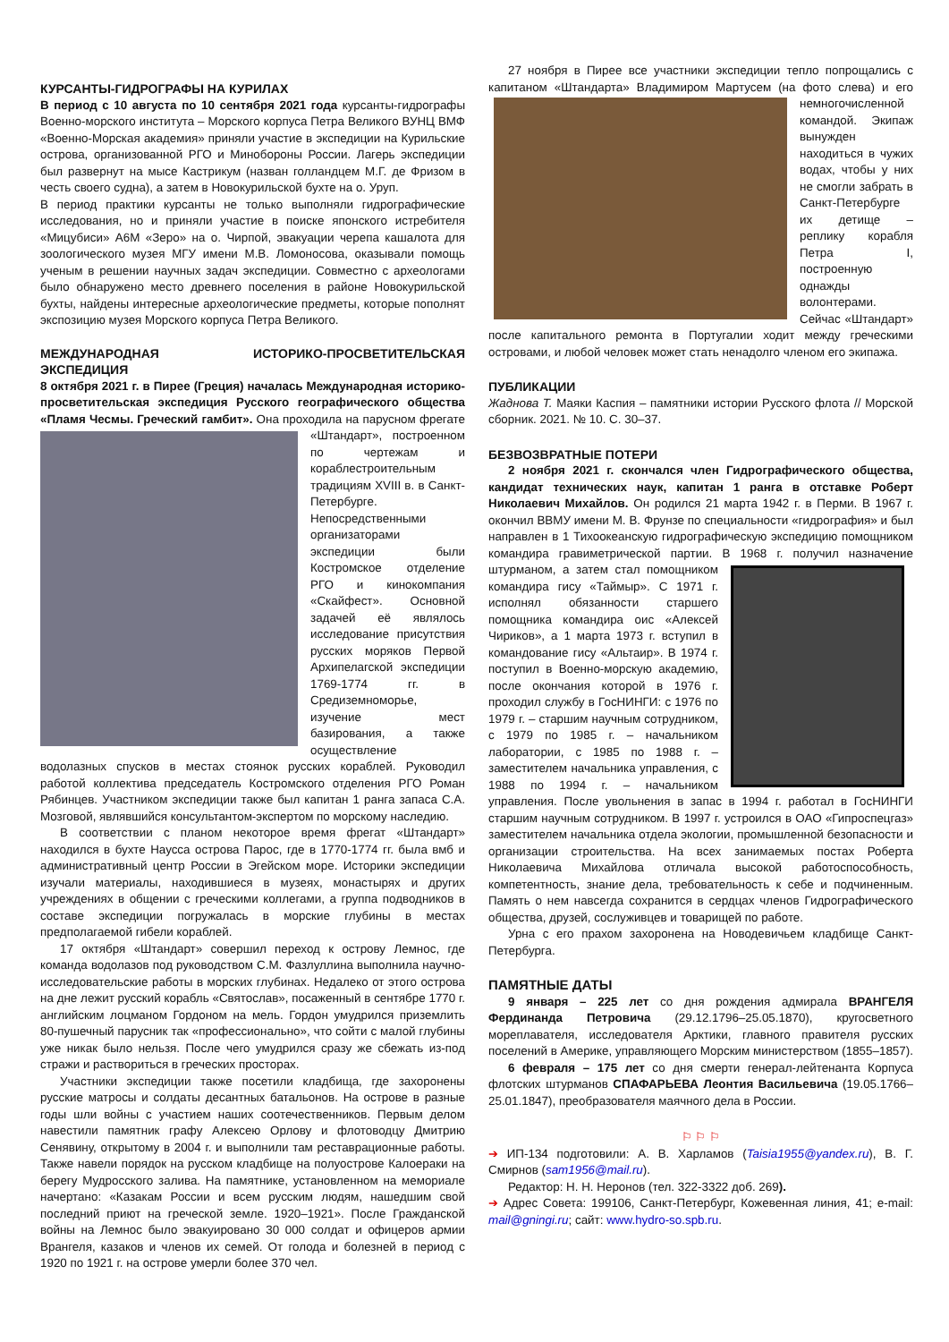КУРСАНТЫ-ГИДРОГРАФЫ НА КУРИЛАХ
В период с 10 августа по 10 сентября 2021 года курсанты-гидрографы Военно-морского института – Морского корпуса Петра Великого ВУНЦ ВМФ «Военно-Морская академия» приняли участие в экспедиции на Курильские острова, организованной РГО и Минобороны России. Лагерь экспедиции был развернут на мысе Кастрикум (назван голландцем М.Г. де Фризом в честь своего судна), а затем в Новокурильской бухте на о. Уруп.
В период практики курсанты не только выполняли гидрографические исследования, но и приняли участие в поиске японского истребителя «Мицубиси» A6M «Зеро» на о. Чирпой, эвакуации черепа кашалота для зоологического музея МГУ имени М.В. Ломоносова, оказывали помощь ученым в решении научных задач экспедиции. Совместно с археологами было обнаружено место древнего поселения в районе Новокурильской бухты, найдены интересные археологические предметы, которые пополнят экспозицию музея Морского корпуса Петра Великого.
МЕЖДУНАРОДНАЯ ИСТОРИКО-ПРОСВЕТИТЕЛЬСКАЯ ЭКСПЕДИЦИЯ
8 октября 2021 г. в Пирее (Греция) началась Международная историко-просветительская экспедиция Русского географического общества «Пламя Чесмы. Греческий гамбит». Она проходила на парусном фрегате «Штандарт», построенном по чертежам и кораблестроительным традициям XVIII в. в Санкт-Петербурге. Непосредственными организаторами экспедиции были Костромское отделение РГО и кинокомпания «Скайфест». Основной задачей её являлось исследование присутствия русских моряков Первой Архипелагской экспедиции 1769-1774 гг. в Средиземноморье, изучение мест базирования, а также осуществление водолазных спусков в местах стоянок русских кораблей. Руководил работой коллектива председатель Костромского отделения РГО Роман Рябинцев. Участником экспедиции также был капитан 1 ранга запаса С.А. Мозговой, являвшийся консультантом-экспертом по морскому наследию.
В соответствии с планом некоторое время фрегат «Штандарт» находился в бухте Наусса острова Парос, где в 1770-1774 гг. была вмб и административный центр России в Эгейском море. Историки экспедиции изучали материалы, находившиеся в музеях, монастырях и других учреждениях в общении с греческими коллегами, а группа подводников в составе экспедиции погружалась в морские глубины в местах предполагаемой гибели кораблей.
17 октября «Штандарт» совершил переход к острову Лемнос, где команда водолазов под руководством С.М. Фазлуллина выполнила научно-исследовательские работы в морских глубинах. Недалеко от этого острова на дне лежит русский корабль «Святослав», посаженный в сентябре 1770 г. английским лоцманом Гордоном на мель. Гордон умудрился приземлить 80-пушечный парусник так «профессионально», что сойти с малой глубины уже никак было нельзя. После чего умудрился сразу же сбежать из-под стражи и раствориться в греческих просторах.
Участники экспедиции также посетили кладбища, где захоронены русские матросы и солдаты десантных батальонов. На острове в разные годы шли войны с участием наших соотечественников. Первым делом навестили памятник графу Алексею Орлову и флотоводцу Дмитрию Сенявину, открытому в 2004 г. и выполнили там реставрационные работы. Также навели порядок на русском кладбище на полуострове Калоераки на берегу Мудросского залива. На памятнике, установленном на мемориале начертано: «Казакам России и всем русским людям, нашедшим свой последний приют на греческой земле. 1920–1921». После Гражданской войны на Лемнос было эвакуировано 30 000 солдат и офицеров армии Врангеля, казаков и членов их семей. От голода и болезней в период с 1920 по 1921 г. на острове умерли более 370 чел.
27 ноября в Пирее все участники экспедиции тепло попрощались с капитаном «Штандарта» Владимиром Мартусем (на фото слева) и его немногочисленной командой. Экипаж вынужден находиться в чужих водах, чтобы у них не смогли забрать в Санкт-Петербурге их детище – реплику корабля Петра I, построенную однажды волонтерами. Сейчас «Штандарт» после капитального ремонта в Португалии ходит между греческими островами, и любой человек может стать ненадолго членом его экипажа.
ПУБЛИКАЦИИ
Жаднова Т. Маяки Каспия – памятники истории Русского флота // Морской сборник. 2021. № 10. С. 30–37.
БЕЗВОЗВРАТНЫЕ ПОТЕРИ
2 ноября 2021 г. скончался член Гидрографического общества, кандидат технических наук, капитан 1 ранга в отставке Роберт Николаевич Михайлов. Он родился 21 марта 1942 г. в Перми. В 1967 г. окончил ВВМУ имени М. В. Фрунзе по специальности «гидрография» и был направлен в 1 Тихоокеанскую гидрографическую экспедицию помощником командира гравиметрической партии. В 1968 г. получил назначение штурманом, а затем стал помощником командира гису «Таймыр». С 1971 г. исполнял обязанности старшего помощника командира оис «Алексей Чириков», а 1 марта 1973 г. вступил в командование гису «Альтаир». В 1974 г. поступил в Военно-морскую академию, после окончания которой в 1976 г. проходил службу в ГосНИНГИ: с 1976 по 1979 г. – старшим научным сотрудником, с 1979 по 1985 г. – начальником лаборатории, с 1985 по 1988 г. – заместителем начальника управления, с 1988 по 1994 г. – начальником управления. После увольнения в запас в 1994 г. работал в ГосНИНГИ старшим научным сотрудником. В 1997 г. устроился в ОАО «Гипроспецгаз» заместителем начальника отдела экологии, промышленной безопасности и организации строительства. На всех занимаемых постах Роберта Николаевича Михайлова отличала высокой работоспособность, компетентность, знание дела, требовательность к себе и подчиненным. Память о нем навсегда сохранится в сердцах членов Гидрографического общества, друзей, сослуживцев и товарищей по работе.
Урна с его прахом захоронена на Новодевичьем кладбище Санкт-Петербурга.
ПАМЯТНЫЕ ДАТЫ
9 января – 225 лет со дня рождения адмирала ВРАНГЕЛЯ Фердинанда Петровича (29.12.1796–25.05.1870), кругосветного мореплавателя, исследователя Арктики, главного правителя русских поселений в Америке, управляющего Морским министерством (1855–1857).
6 февраля – 175 лет со дня смерти генерал-лейтенанта Корпуса флотских штурманов СПАФАРЬЕВА Леонтия Васильевича (19.05.1766–25.01.1847), преобразователя маячного дела в России.
⚐ ⚐ ⚐
➔ ИП-134 подготовили: А. В. Харламов (Taisia1955@yandex.ru), В. Г. Смирнов (sam1956@mail.ru).
Редактор: Н. Н. Неронов (тел. 322-3322 доб. 269).
➔ Адрес Совета: 199106, Санкт-Петербург, Кожевенная линия, 41; e-mail: mail@gningi.ru; сайт: www.hydro-so.spb.ru.